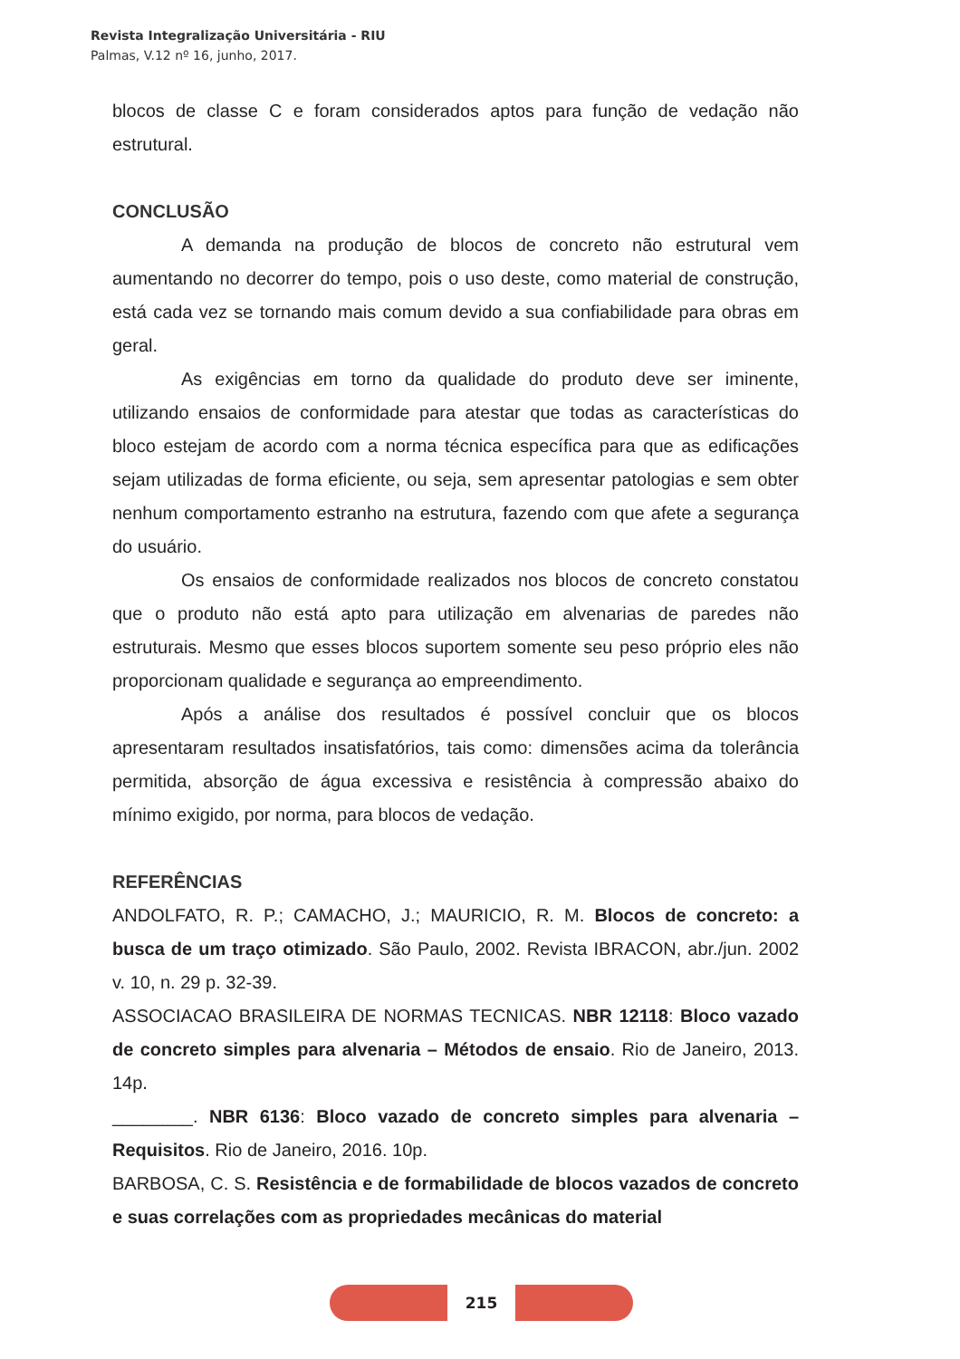Revista Integralização Universitária - RIU
Palmas, V.12 nº 16, junho, 2017.
blocos de classe C e foram considerados aptos para função de vedação não estrutural.
CONCLUSÃO
A demanda na produção de blocos de concreto não estrutural vem aumentando no decorrer do tempo, pois o uso deste, como material de construção, está cada vez se tornando mais comum devido a sua confiabilidade para obras em geral.
As exigências em torno da qualidade do produto deve ser iminente, utilizando ensaios de conformidade para atestar que todas as características do bloco estejam de acordo com a norma técnica específica para que as edificações sejam utilizadas de forma eficiente, ou seja, sem apresentar patologias e sem obter nenhum comportamento estranho na estrutura, fazendo com que afete a segurança do usuário.
Os ensaios de conformidade realizados nos blocos de concreto constatou que o produto não está apto para utilização em alvenarias de paredes não estruturais. Mesmo que esses blocos suportem somente seu peso próprio eles não proporcionam qualidade e segurança ao empreendimento.
Após a análise dos resultados é possível concluir que os blocos apresentaram resultados insatisfatórios, tais como: dimensões acima da tolerância permitida, absorção de água excessiva e resistência à compressão abaixo do mínimo exigido, por norma, para blocos de vedação.
REFERÊNCIAS
ANDOLFATO, R. P.; CAMACHO, J.; MAURICIO, R. M. Blocos de concreto: a busca de um traço otimizado. São Paulo, 2002. Revista IBRACON, abr./jun. 2002 v. 10, n. 29 p. 32-39.
ASSOCIACAO BRASILEIRA DE NORMAS TECNICAS. NBR 12118: Bloco vazado de concreto simples para alvenaria – Métodos de ensaio. Rio de Janeiro, 2013. 14p.
________. NBR 6136: Bloco vazado de concreto simples para alvenaria – Requisitos. Rio de Janeiro, 2016. 10p.
BARBOSA, C. S. Resistência e de formabilidade de blocos vazados de concreto e suas correlações com as propriedades mecânicas do material
215